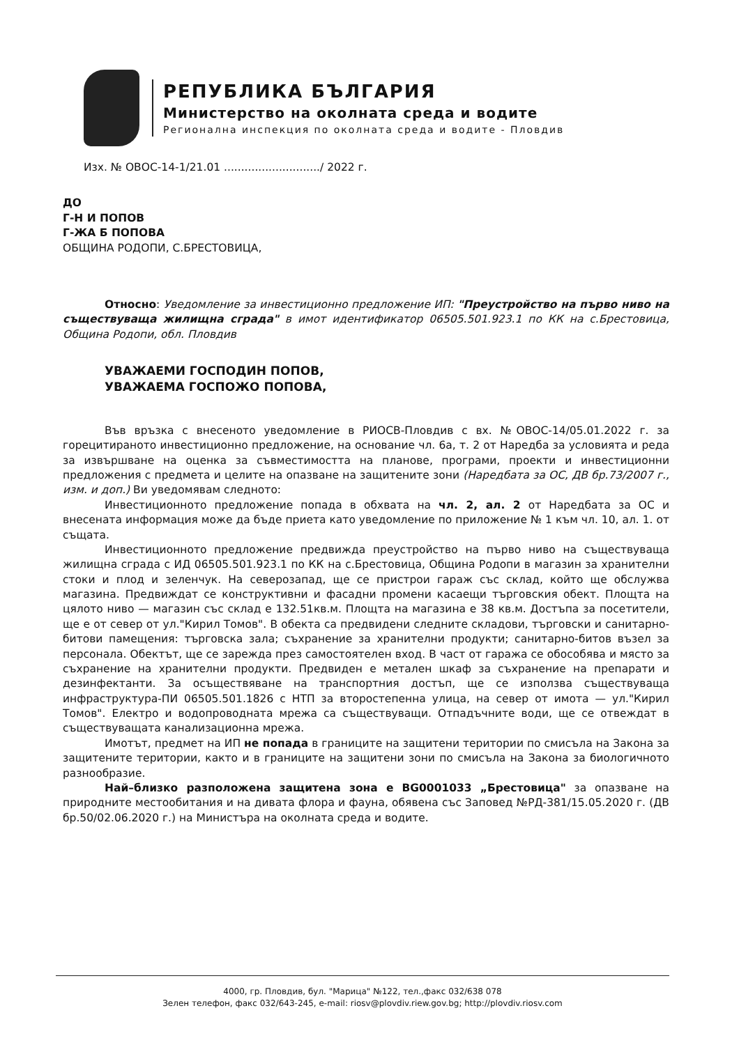РЕПУБЛИКА БЪЛГАРИЯ
Министерство на околната среда и водите
Регионална инспекция по околната среда и водите - Пловдив
Изх. № ОВОС-14-1/21.01 ............................/ 2022 г.
ДО
Г-Н И ПОПОВ
Г-ЖА Б ПОПОВА
ОБЩИНА РОДОПИ, С.БРЕСТОВИЦА,
Относно: Уведомление за инвестиционно предложение ИП: "Преустройство на първо ниво на съществуваща жилищна сграда" в имот идентификатор 06505.501.923.1 по КК на с.Брестовица, Община Родопи, обл. Пловдив
УВАЖАЕМИ ГОСПОДИН ПОПОВ,
УВАЖАЕМА ГОСПОЖО ПОПОВА,
Във връзка с внесеното уведомление в РИОСВ-Пловдив с вх. №ОВОС-14/05.01.2022 г. за горецитираното инвестиционно предложение, на основание чл. 6а, т. 2 от Наредба за условията и реда за извършване на оценка за съвместимостта на планове, програми, проекти и инвестиционни предложения с предмета и целите на опазване на защитените зони (Наредбата за ОС, ДВ бр.73/2007 г., изм. и доп.) Ви уведомявам следното:
Инвестиционното предложение попада в обхвата на чл. 2, ал. 2 от Наредбата за ОС и внесената информация може да бъде приета като уведомление по приложение № 1 към чл. 10, ал. 1. от същата.
Инвестиционното предложение предвижда преустройство на първо ниво на съществуваща жилищна сграда с ИД 06505.501.923.1 по КК на с.Брестовица, Община Родопи в магазин за хранителни стоки и плод и зеленчук. На северозапад, ще се пристрои гараж със склад, който ще обслужва магазина. Предвиждат се конструктивни и фасадни промени касаещи търговския обект. Площта на цялото ниво — магазин със склад е 132.51кв.м. Площта на магазина е 38 кв.м. Достъпа за посетители, ще е от север от ул."Кирил Томов". В обекта са предвидени следните складови, търговски и санитарно-битови памещения: търговска зала; съхранение за хранителни продукти; санитарно-битов възел за персонала. Обектът, ще се зарежда през самостоятелен вход. В част от гаража се обособява и място за съхранение на хранителни продукти. Предвиден е метален шкаф за съхранение на препарати и дезинфектанти. За осъществяване на транспортния достъп, ще се използва съществуваща инфраструктура-ПИ 06505.501.1826 с НТП за второстепенна улица, на север от имота — ул."Кирил Томов". Електро и водопроводната мрежа са съществуващи. Отпадъчните води, ще се отвеждат в съществуващата канализационна мрежа.
Имотът, предмет на ИП не попада в границите на защитени територии по смисъла на Закона за защитените територии, както и в границите на защитени зони по смисъла на Закона за биологичното разнообразие.
Най–близко разположена защитена зона е BG0001033 „Брестовица" за опазване на природните местообитания и на дивата флора и фауна, обявена със Заповед №РД-381/15.05.2020 г. (ДВ бр.50/02.06.2020 г.) на Министъра на околната среда и водите.
4000, гр. Пловдив, бул. "Марица" №122, тел.,факс 032/638 078
Зелен телефон, факс 032/643-245, e-mail: riosv@plovdiv.riew.gov.bg; http://plovdiv.riosv.com